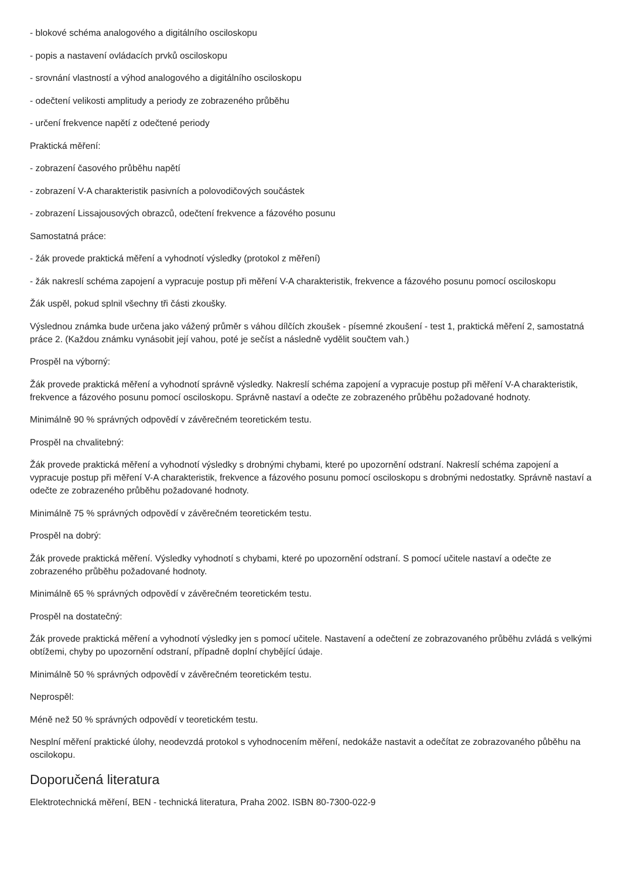- blokové schéma analogového a digitálního osciloskopu
- popis a nastavení ovládacích prvků osciloskopu
- srovnání vlastností a výhod analogového a digitálního osciloskopu
- odečtení velikosti amplitudy a periody ze zobrazeného průběhu
- určení frekvence napětí z odečtené periody
Praktická měření:
- zobrazení časového průběhu napětí
- zobrazení V-A charakteristik pasivních a polovodičových součástek
- zobrazení Lissajousových obrazců, odečtení frekvence a fázového posunu
Samostatná práce:
- žák provede praktická měření a vyhodnotí výsledky (protokol z měření)
- žák nakreslí schéma zapojení a vypracuje postup při měření V-A charakteristik, frekvence a fázového posunu pomocí osciloskopu
Žák uspěl, pokud splnil všechny tři části zkoušky.
Výslednou známka bude určena jako vážený průměr s váhou dílčích zkoušek - písemné zkoušení - test 1, praktická měření 2, samostatná práce 2. (Každou známku vynásobit její vahou, poté je sečíst a následně vydělit součtem vah.)
Prospěl na výborný:
Žák provede praktická měření a vyhodnotí správně výsledky. Nakreslí schéma zapojení a vypracuje postup při měření V-A charakteristik, frekvence a fázového posunu pomocí osciloskopu. Správně nastaví a odečte ze zobrazeného průběhu požadované hodnoty.
Minimálně 90 % správných odpovědí v závěrečném teoretickém testu.
Prospěl na chvalitebný:
Žák provede praktická měření a vyhodnotí výsledky s drobnými chybami, které po upozornění odstraní. Nakreslí schéma zapojení a vypracuje postup při měření V-A charakteristik, frekvence a fázového posunu pomocí osciloskopu s drobnými nedostatky. Správně nastaví a odečte ze zobrazeného průběhu požadované hodnoty.
Minimálně 75 % správných odpovědí v závěrečném teoretickém testu.
Prospěl na dobrý:
Žák provede praktická měření. Výsledky vyhodnotí s chybami, které po upozornění odstraní. S pomocí učitele nastaví a odečte ze zobrazeného průběhu požadované hodnoty.
Minimálně 65 % správných odpovědí v závěrečném teoretickém testu.
Prospěl na dostatečný:
Žák provede praktická měření a vyhodnotí výsledky jen s pomocí učitele. Nastavení a odečtení ze zobrazovaného průběhu zvládá s velkými obtížemi, chyby po upozornění odstraní, případně doplní chybějící údaje.
Minimálně 50 % správných odpovědí v závěrečném teoretickém testu.
Neprospěl:
Méně než 50 % správných odpovědí v teoretickém testu.
Nesplní měření praktické úlohy, neodevzdá protokol s vyhodnocením měření, nedokáže nastavit a odečítat ze zobrazovaného půběhu na oscilokopu.
Doporučená literatura
Elektrotechnická měření, BEN - technická literatura, Praha 2002. ISBN 80-7300-022-9